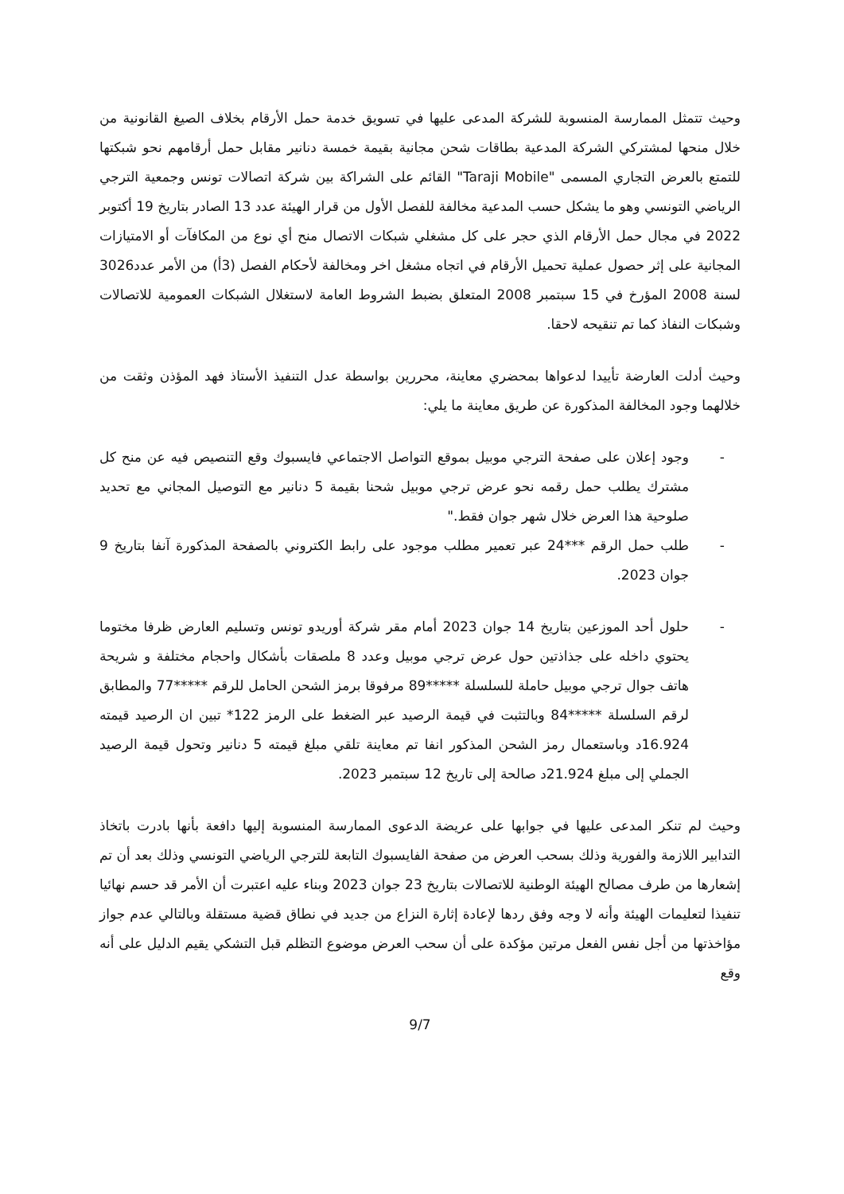وحيث تتمثل الممارسة المنسوبة للشركة المدعى عليها في تسويق خدمة حمل الأرقام بخلاف الصيغ القانونية من خلال منحها لمشتركي الشركة المدعية بطاقات شحن مجانية بقيمة خمسة دنانير مقابل حمل أرقامهم نحو شبكتها للتمتع بالعرض التجاري المسمى "Taraji Mobile" القائم على الشراكة بين شركة اتصالات تونس وجمعية الترجي الرياضي التونسي وهو ما يشكل حسب المدعية مخالفة للفصل الأول من قرار الهيئة عدد 13 الصادر بتاريخ 19 أكتوبر 2022 في مجال حمل الأرقام الذي حجر على كل مشغلي شبكات الاتصال منح أي نوع من المكافآت أو الامتيازات المجانية على إثر حصول عملية تحميل الأرقام في اتجاه مشغل اخر ومخالفة لأحكام الفصل (3أ) من الأمر عدد3026 لسنة 2008 المؤرخ في 15 سبتمبر 2008 المتعلق بضبط الشروط العامة لاستغلال الشبكات العمومية للاتصالات وشبكات النفاذ كما تم تنقيحه لاحقا.
وحيث أدلت العارضة تأييدا لدعواها بمحضري معاينة، محررين بواسطة عدل التنفيذ الأستاذ فهد المؤذن وثقت من خلالهما وجود المخالفة المذكورة عن طريق معاينة ما يلي:
- وجود إعلان على صفحة الترجي موبيل بموقع التواصل الاجتماعي فايسبوك وقع التنصيص فيه عن منح كل مشترك يطلب حمل رقمه نحو عرض ترجي موبيل شحنا بقيمة 5 دنانير مع التوصيل المجاني مع تحديد صلوحية هذا العرض خلال شهر جوان فقط."
- طلب حمل الرقم ***24 عبر تعمير مطلب موجود على رابط الكتروني بالصفحة المذكورة آنفا بتاريخ 9 جوان 2023.
- حلول أحد الموزعين بتاريخ 14 جوان 2023 أمام مقر شركة أوريدو تونس وتسليم العارض ظرفا مختوما يحتوي داخله على جذاذتين حول عرض ترجي موبيل وعدد 8 ملصقات بأشكال واحجام مختلفة و شريحة هاتف جوال ترجي موبيل حاملة للسلسلة *****89 مرفوقا برمز الشحن الحامل للرقم *****77 والمطابق لرقم السلسلة *****84 وبالتثبت في قيمة الرصيد عبر الضغط على الرمز 122* تبين ان الرصيد قيمته 16.924د وباستعمال رمز الشحن المذكور انفا تم معاينة تلقي مبلغ قيمته 5 دنانير وتحول قيمة الرصيد الجملي إلى مبلغ 21.924د صالحة إلى تاريخ 12 سبتمبر 2023.
وحيث لم تنكر المدعى عليها في جوابها على عريضة الدعوى الممارسة المنسوبة إليها دافعة بأنها بادرت باتخاذ التدابير اللازمة والفورية وذلك بسحب العرض من صفحة الفايسبوك التابعة للترجي الرياضي التونسي وذلك بعد أن تم إشعارها من طرف مصالح الهيئة الوطنية للاتصالات بتاريخ 23 جوان 2023 وبناء عليه اعتبرت أن الأمر قد حسم نهائيا تنفيذا لتعليمات الهيئة وأنه لا وجه وفق ردها لإعادة إثارة النزاع من جديد في نطاق قضية مستقلة وبالتالي عدم جواز مؤاخذتها من أجل نفس الفعل مرتين مؤكدة على أن سحب العرض موضوع التظلم قبل التشكي يقيم الدليل على أنه وقع
9/7